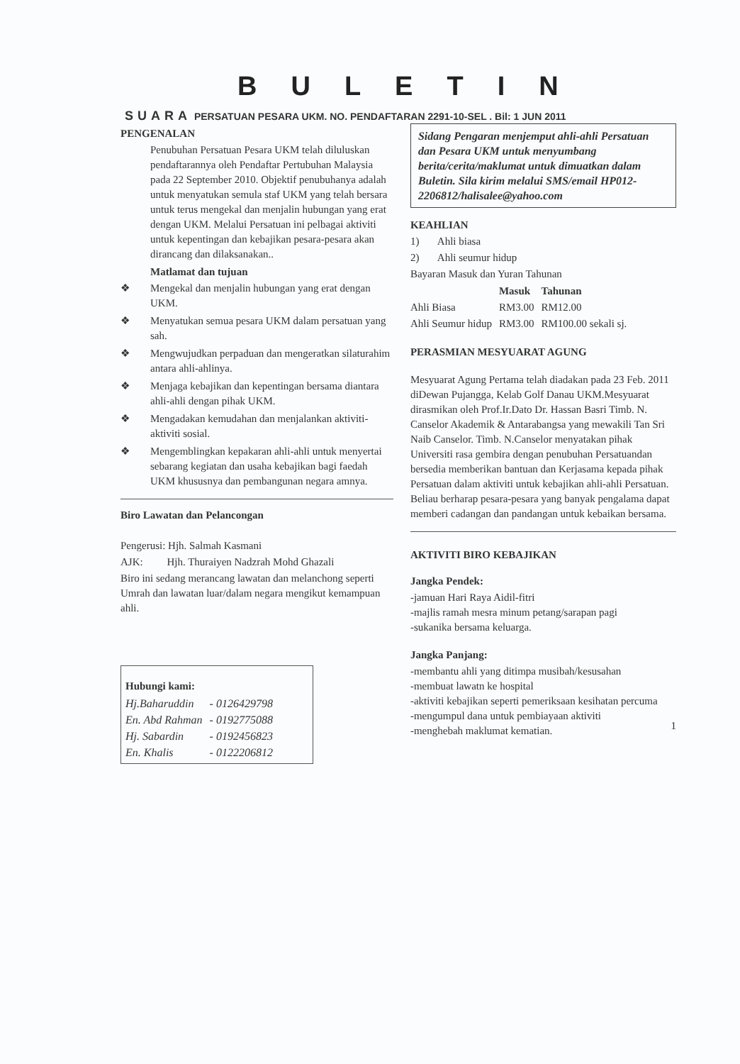BULETIN
SUARA PERSATUAN PESARA UKM. NO. PENDAFTARAN 2291-10-SEL . Bil: 1 JUN 2011
PENGENALAN
Penubuhan Persatuan Pesara UKM telah diluluskan pendaftarannya oleh Pendaftar Pertubuhan Malaysia pada 22 September 2010. Objektif penubuhanya adalah untuk menyatukan semula staf UKM yang telah bersara untuk terus mengekal dan menjalin hubungan yang erat dengan UKM. Melalui Persatuan ini pelbagai aktiviti untuk kepentingan dan kebajikan pesara-pesara akan dirancang dan dilaksanakan..
Matlamat dan tujuan
❖ Mengekal dan menjalin hubungan yang erat dengan UKM.
❖ Menyatukan semua pesara UKM dalam persatuan yang sah.
❖ Mengwujudkan perpaduan dan mengeratkan silaturahim antara ahli-ahlinya.
❖ Menjaga kebajikan dan kepentingan bersama diantara ahli-ahli dengan pihak UKM.
❖ Mengadakan kemudahan dan menjalankan aktiviti-aktiviti sosial.
❖ Mengemblingkan kepakaran ahli-ahli untuk menyertai sebarang kegiatan dan usaha kebajikan bagi faedah UKM khususnya dan pembangunan negara amnya.
Biro Lawatan dan Pelancongan
Pengerusi: Hjh. Salmah Kasmani
AJK: Hjh. Thuraiyen Nadzrah Mohd Ghazali
Biro ini sedang merancang lawatan dan melanchong seperti Umrah dan lawatan luar/dalam negara mengikut kemampuan ahli.
Hubungi kami:
| Hj.Baharuddin | - 0126429798 |
| En. Abd Rahman | - 0192775088 |
| Hj. Sabardin | - 0192456823 |
| En. Khalis | - 0122206812 |
Sidang Pengaran menjemput ahli-ahli Persatuan dan Pesara UKM untuk menyumbang berita/cerita/maklumat untuk dimuatkan dalam Buletin. Sila kirim melalui SMS/email HP012-2206812/halisalee@yahoo.com
KEAHLIAN
1) Ahli biasa
2) Ahli seumur hidup
Bayaran Masuk dan Yuran Tahunan
| | Masuk | Tahunan |
| --- | --- | --- |
| Ahli Biasa | RM3.00 | RM12.00 |
| Ahli Seumur hidup | RM3.00 | RM100.00 sekali sj. |
PERASMIAN MESYUARAT AGUNG
Mesyuarat Agung Pertama telah diadakan pada 23 Feb. 2011 diDewan Pujangga, Kelab Golf Danau UKM.Mesyuarat dirasmikan oleh Prof.Ir.Dato Dr. Hassan Basri Timb. N. Canselor Akademik & Antarabangsa yang mewakili Tan Sri Naib Canselor. Timb. N.Canselor menyatakan pihak Universiti rasa gembira dengan penubuhan Persatuandan bersedia memberikan bantuan dan Kerjasama kepada pihak Persatuan dalam aktiviti untuk kebajikan ahli-ahli Persatuan. Beliau berharap pesara-pesara yang banyak pengalama dapat memberi cadangan dan pandangan untuk kebaikan bersama.
AKTIVITI BIRO KEBAJIKAN
Jangka Pendek:
-jamuan Hari Raya Aidil-fitri
-majlis ramah mesra minum petang/sarapan pagi
-sukanika bersama keluarga.
Jangka Panjang:
-membantu ahli yang ditimpa musibah/kesusahan
-membuat lawatn ke hospital
-aktiviti kebajikan seperti pemeriksaan kesihatan percuma
-mengumpul dana untuk pembiayaan aktiviti
-menghebah maklumat kematian.
1